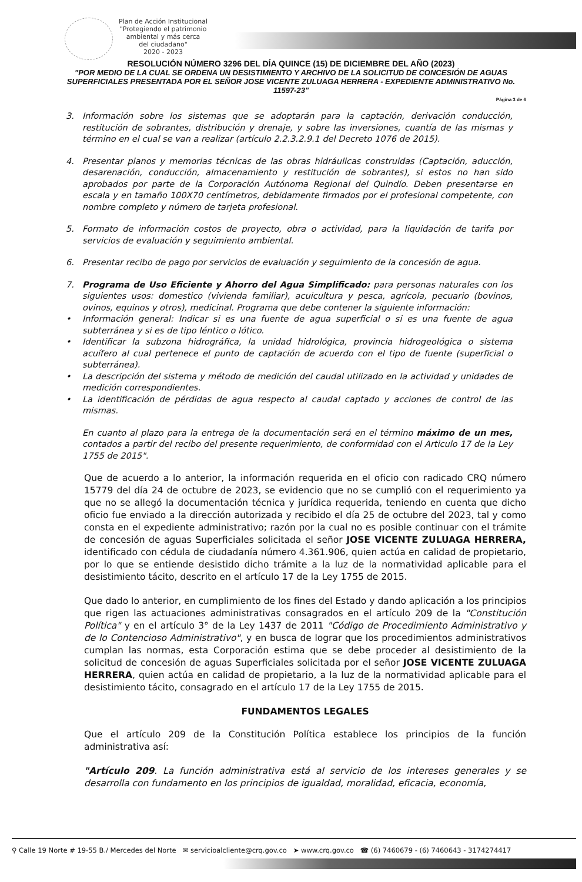Plan de Acción Institucional
"Protegiendo el patrimonio
ambiental y más cerca
del ciudadano"
2020 - 2023
RESOLUCIÓN NÚMERO 3296 DEL DÍA QUINCE (15) DE DICIEMBRE DEL AÑO (2023)
"POR MEDIO DE LA CUAL SE ORDENA UN DESISTIMIENTO Y ARCHIVO DE LA SOLICITUD DE CONCESIÓN DE AGUAS SUPERFICIALES PRESENTADA POR EL SEÑOR JOSE VICENTE ZULUAGA HERRERA - EXPEDIENTE ADMINISTRATIVO No. 11597-23"
Página 3 de 6
3. Información sobre los sistemas que se adoptarán para la captación, derivación conducción, restitución de sobrantes, distribución y drenaje, y sobre las inversiones, cuantía de las mismas y término en el cual se van a realizar (artículo 2.2.3.2.9.1 del Decreto 1076 de 2015).
4. Presentar planos y memorias técnicas de las obras hidráulicas construidas (Captación, aducción, desarenación, conducción, almacenamiento y restitución de sobrantes), si estos no han sido aprobados por parte de la Corporación Autónoma Regional del Quindío. Deben presentarse en escala y en tamaño 100X70 centímetros, debidamente firmados por el profesional competente, con nombre completo y número de tarjeta profesional.
5. Formato de información costos de proyecto, obra o actividad, para la liquidación de tarifa por servicios de evaluación y seguimiento ambiental.
6. Presentar recibo de pago por servicios de evaluación y seguimiento de la concesión de agua.
7. Programa de Uso Eficiente y Ahorro del Agua Simplificado: para personas naturales con los siguientes usos: domestico (vivienda familiar), acuicultura y pesca, agrícola, pecuario (bovinos, ovinos, equinos y otros), medicinal. Programa que debe contener la siguiente información:
• Información general: Indicar si es una fuente de agua superficial o si es una fuente de agua subterránea y si es de tipo léntico o lótico.
• Identificar la subzona hidrográfica, la unidad hidrológica, provincia hidrogeológica o sistema acuífero al cual pertenece el punto de captación de acuerdo con el tipo de fuente (superficial o subterránea).
• La descripción del sistema y método de medición del caudal utilizado en la actividad y unidades de medición correspondientes.
• La identificación de pérdidas de agua respecto al caudal captado y acciones de control de las mismas.
En cuanto al plazo para la entrega de la documentación será en el término máximo de un mes, contados a partir del recibo del presente requerimiento, de conformidad con el Articulo 17 de la Ley 1755 de 2015".
Que de acuerdo a lo anterior, la información requerida en el oficio con radicado CRQ número 15779 del día 24 de octubre de 2023, se evidencio que no se cumplió con el requerimiento ya que no se allegó la documentación técnica y jurídica requerida, teniendo en cuenta que dicho oficio fue enviado a la dirección autorizada y recibido el día 25 de octubre del 2023, tal y como consta en el expediente administrativo; razón por la cual no es posible continuar con el trámite de concesión de aguas Superficiales solicitada el señor JOSE VICENTE ZULUAGA HERRERA, identificado con cédula de ciudadanía número 4.361.906, quien actúa en calidad de propietario, por lo que se entiende desistido dicho trámite a la luz de la normatividad aplicable para el desistimiento tácito, descrito en el artículo 17 de la Ley 1755 de 2015.
Que dado lo anterior, en cumplimiento de los fines del Estado y dando aplicación a los principios que rigen las actuaciones administrativas consagrados en el artículo 209 de la "Constitución Política" y en el artículo 3° de la Ley 1437 de 2011 "Código de Procedimiento Administrativo y de lo Contencioso Administrativo", y en busca de lograr que los procedimientos administrativos cumplan las normas, esta Corporación estima que se debe proceder al desistimiento de la solicitud de concesión de aguas Superficiales solicitada por el señor JOSE VICENTE ZULUAGA HERRERA, quien actúa en calidad de propietario, a la luz de la normatividad aplicable para el desistimiento tácito, consagrado en el artículo 17 de la Ley 1755 de 2015.
FUNDAMENTOS LEGALES
Que el artículo 209 de la Constitución Política establece los principios de la función administrativa así:
"Artículo 209. La función administrativa está al servicio de los intereses generales y se desarrolla con fundamento en los principios de igualdad, moralidad, eficacia, economía,
⚲ Calle 19 Norte # 19-55 B./ Mercedes del Norte ✉ servicioalcliente@crq.gov.co ➤ www.crq.gov.co ☎ (6) 7460679 - (6) 7460643 - 3174274417